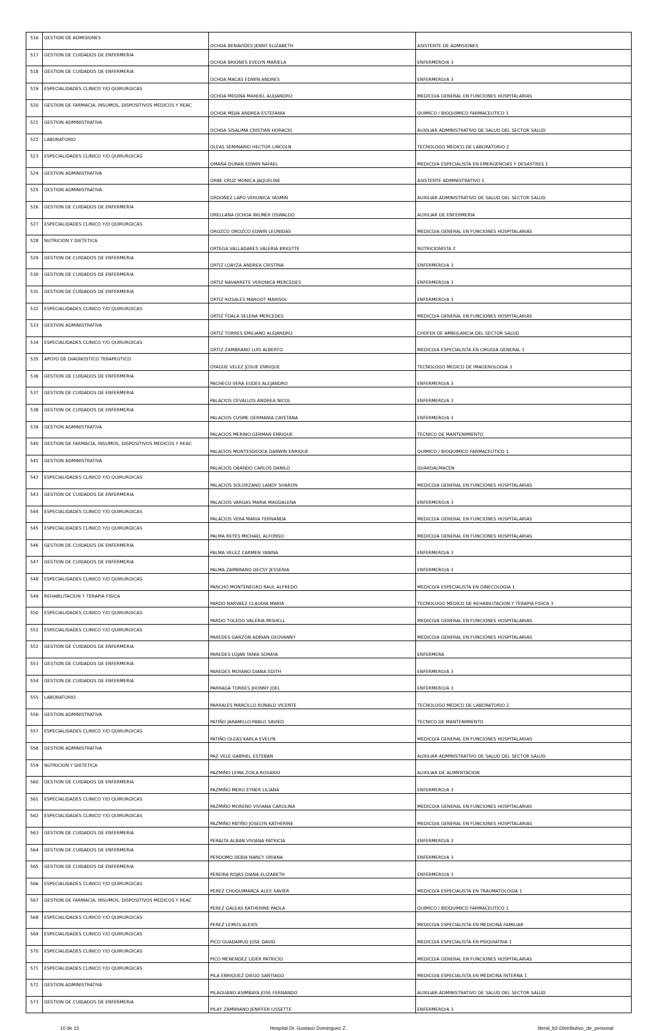| 516 | GESTION DE ADMISIONES | OCHOA BENAVIDES JENNY ELIZABETH | ASISTENTE DE ADMISIONES |
| 517 | GESTION DE CUIDADOS DE ENFERMERIA | OCHOA BRIONES EVELYN MARIELA | ENFERMERO/A 3 |
| 518 | GESTION DE CUIDADOS DE ENFERMERIA | OCHOA MACAS EDWIN ANDRES | ENFERMERO/A 3 |
| 519 | ESPECIALIDADES CLINICO Y/O QUIRURGICAS | OCHOA MEDINA MANUEL ALEJANDRO | MEDICO/A GENERAL EN FUNCIONES HOSPITALARIAS |
| 520 | GESTION DE FARMACIA, INSUMOS, DISPOSITIVOS MEDICOS Y REAC | OCHOA MEJIA ANDREA ESTEFANIA | QUIMICO / BIOQUIMICO FARMACEUTICO 1 |
| 521 | GESTION ADMINISTRATIVA | OCHOA SISALIMA CRISTIAN HORACIO | AUXILIAR ADMINISTRATIVO DE SALUD DEL SECTOR SALUD |
| 522 | LABORATORIO | OLEAS SEMINARIO HECTOR LINCOLN | TECNOLOGO MEDICO DE LABORATORIO 2 |
| 523 | ESPECIALIDADES CLINICO Y/O QUIRURGICAS | OMAÑA DURAN EDWIN RAFAEL | MEDICO/A ESPECIALISTA EN EMERGENCIAS Y DESASTRES 1 |
| 524 | GESTION ADMINISTRATIVA | ORBE CRUZ MONICA JAQUELINE | ASISTENTE ADMINISTRATIVO 1 |
| 525 | GESTION ADMINISTRATIVA | ORDOÑEZ LAPO VERONICA YASMIN | AUXILIAR ADMINISTRATIVO DE SALUD DEL SECTOR SALUD |
| 526 | GESTION DE CUIDADOS DE ENFERMERIA | ORELLANA OCHOA WILMER OSWALDO | AUXILIAR DE ENFERMERIA |
| 527 | ESPECIALIDADES CLINICO Y/O QUIRURGICAS | OROZCO OROZCO EDWIN LEONIDAS | MEDICO/A GENERAL EN FUNCIONES HOSPITALARIAS |
| 528 | NUTRICION Y DIETETICA | ORTEGA VALLADARES VALERIA BRIGITTE | NUTRICIONISTA 2 |
| 529 | GESTION DE CUIDADOS DE ENFERMERIA | ORTIZ LOAYZA ANDREA CRISTINA | ENFERMERO/A 3 |
| 530 | GESTION DE CUIDADOS DE ENFERMERIA | ORTIZ NAVARRETE VERONICA MERCEDES | ENFERMERO/A 3 |
| 531 | GESTION DE CUIDADOS DE ENFERMERIA | ORTIZ ROSALES MARGOT MARISOL | ENFERMERO/A 3 |
| 532 | ESPECIALIDADES CLINICO Y/O QUIRURGICAS | ORTIZ TOALA SELENA MERCEDES | MEDICO/A GENERAL EN FUNCIONES HOSPITALARIAS |
| 533 | GESTION ADMINISTRATIVA | ORTIZ TORRES EMILIANO ALEJANDRO | CHOFER DE AMBULANCIA DEL SECTOR SALUD |
| 534 | ESPECIALIDADES CLINICO Y/O QUIRURGICAS | ORTIZ ZAMBRANO LUIS ALBERTO | MEDICO/A ESPECIALISTA EN CIRUGIA GENERAL 1 |
| 535 | APOYO DE DIAGNOSTICO TERAPEUTICO | OYAGUE VELEZ JOSUE ENRIQUE | TECNOLOGO MEDICO DE IMAGENOLOGIA 3 |
| 536 | GESTION DE CUIDADOS DE ENFERMERIA | PACHECO VERA EUDES ALEJANDRO | ENFERMERO/A 3 |
| 537 | GESTION DE CUIDADOS DE ENFERMERIA | PALACIOS CEVALLOS ANDREA NICOL | ENFERMERO/A 3 |
| 538 | GESTION DE CUIDADOS DE ENFERMERIA | PALACIOS CUSME GERMANIA CAYETANA | ENFERMERO/A 3 |
| 539 | GESTION ADMINISTRATIVA | PALACIOS MERINO GERMAN ENRIQUE | TECNICO DE MANTENIMIENTO |
| 540 | GESTION DE FARMACIA, INSUMOS, DISPOSITIVOS MEDICOS Y REAC | PALACIOS MONTESDEOCA DARWIN ENRIQUE | QUIMICO / BIOQUIMICO FARMACEUTICO 1 |
| 541 | GESTION ADMINISTRATIVA | PALACIOS OBANDO CARLOS DANILO | GUARDALMACEN |
| 542 | ESPECIALIDADES CLINICO Y/O QUIRURGICAS | PALACIOS SOLORZANO LANDY SHARON | MEDICO/A GENERAL EN FUNCIONES HOSPITALARIAS |
| 543 | GESTION DE CUIDADOS DE ENFERMERIA | PALACIOS VARGAS MARIA MAGDALENA | ENFERMERO/A 3 |
| 544 | ESPECIALIDADES CLINICO Y/O QUIRURGICAS | PALACIOS VERA MARIA FERNANDA | MEDICO/A GENERAL EN FUNCIONES HOSPITALARIAS |
| 545 | ESPECIALIDADES CLINICO Y/O QUIRURGICAS | PALMA REYES MICHAEL ALFONSO | MEDICO/A GENERAL EN FUNCIONES HOSPITALARIAS |
| 546 | GESTION DE CUIDADOS DE ENFERMERIA | PALMA VELEZ CARMEN YANINA | ENFERMERO/A 3 |
| 547 | GESTION DE CUIDADOS DE ENFERMERIA | PALMA ZAMBRANO DECSY JESSENIA | ENFERMERO/A 3 |
| 548 | ESPECIALIDADES CLINICO Y/O QUIRURGICAS | PANCHO MONTENEGRO RAUL ALFREDO | MEDICO/A ESPECIALISTA EN GINECOLOGIA 1 |
| 549 | REHABILITACION Y TERAPIA FISICA | PARDO NARVAEZ CLAUDIA MARIA | TECNOLOGO MEDICO DE REHABILITACION Y TERAPIA FISICA 3 |
| 550 | ESPECIALIDADES CLINICO Y/O QUIRURGICAS | PARDO TOLEDO VALERIA MISHELL | MEDICO/A GENERAL EN FUNCIONES HOSPITALARIAS |
| 551 | ESPECIALIDADES CLINICO Y/O QUIRURGICAS | PAREDES GARZON ADRIAN GEOVANNY | MEDICO/A GENERAL EN FUNCIONES HOSPITALARIAS |
| 552 | GESTION DE CUIDADOS DE ENFERMERIA | PAREDES LOJAN TANIA SORAYA | ENFERMERA |
| 553 | GESTION DE CUIDADOS DE ENFERMERIA | PAREDES MOYANO DIANA EDITH | ENFERMERO/A 3 |
| 554 | GESTION DE CUIDADOS DE ENFERMERIA | PARRAGA TORRES JHONNY JOEL | ENFERMERO/A 3 |
| 555 | LABORATORIO | PARRALES MARCILLO RONALD VICENTE | TECNOLOGO MEDICO DE LABORATORIO 2 |
| 556 | GESTION ADMINISTRATIVA | PATIÑO JARAMILLO PABLO SAVIED | TECNICO DE MANTENIMIENTO |
| 557 | ESPECIALIDADES CLINICO Y/O QUIRURGICAS | PATIÑO OLEAS KARLA EVELYN | MEDICO/A GENERAL EN FUNCIONES HOSPITALARIAS |
| 558 | GESTION ADMINISTRATIVA | PAZ VELE GABRIEL ESTEBAN | AUXILIAR ADMINISTRATIVO DE SALUD DEL SECTOR SALUD |
| 559 | NUTRICION Y DIETETICA | PAZMIÑO LEMA ZOILA ROSARIO | AUXILIAR DE ALIMENTACION |
| 560 | GESTION DE CUIDADOS DE ENFERMERIA | PAZMIÑO MERO EYNER LILIANA | ENFERMERO/A 3 |
| 561 | ESPECIALIDADES CLINICO Y/O QUIRURGICAS | PAZMIÑO MORENO VIVIANA CAROLINA | MEDICO/A GENERAL EN FUNCIONES HOSPITALARIAS |
| 562 | ESPECIALIDADES CLINICO Y/O QUIRURGICAS | PAZMIÑO PATIÑO JOSELYN KATHERINE | MEDICO/A GENERAL EN FUNCIONES HOSPITALARIAS |
| 563 | GESTION DE CUIDADOS DE ENFERMERIA | PERALTA ALBAN VIVIANA PATRICIA | ENFERMERO/A 3 |
| 564 | GESTION DE CUIDADOS DE ENFERMERIA | PERDOMO DEBIA NANCY ORIANA | ENFERMERO/A 3 |
| 565 | GESTION DE CUIDADOS DE ENFERMERIA | PEREIRA ROJAS DIANA ELIZABETH | ENFERMERO/A 3 |
| 566 | ESPECIALIDADES CLINICO Y/O QUIRURGICAS | PEREZ CHUQUIMARCA ALEX XAVIER | MEDICO/A ESPECIALISTA EN TRAUMATOLOGIA 1 |
| 567 | GESTION DE FARMACIA, INSUMOS, DISPOSITIVOS MEDICOS Y REAC | PEREZ GALEAS KATHERINE PAOLA | QUIMICO / BIOQUIMICO FARMACEUTICO 1 |
| 568 | ESPECIALIDADES CLINICO Y/O QUIRURGICAS | PEREZ LEMUS ALEXIS | MEDICO/A ESPECIALISTA EN MEDICINA FAMILIAR |
| 569 | ESPECIALIDADES CLINICO Y/O QUIRURGICAS | PICO GUADAMUD JOSE DAVID | MEDICO/A ESPECIALISTA EN PSIQUIATRIA 1 |
| 570 | ESPECIALIDADES CLINICO Y/O QUIRURGICAS | PICO MENENDEZ LIDER PATRICIO | MEDICO/A GENERAL EN FUNCIONES HOSPITALARIAS |
| 571 | ESPECIALIDADES CLINICO Y/O QUIRURGICAS | PILA ENRIQUEZ DIEGO SANTIAGO | MEDICO/A ESPECIALISTA EN MEDICINA INTERNA 1 |
| 572 | GESTION ADMINISTRATIVA | PILAGUANO ASIMBAYA JOSE FERNANDO | AUXILIAR ADMINISTRATIVO DE SALUD DEL SECTOR SALUD |
| 573 | GESTION DE CUIDADOS DE ENFERMERIA | PILAY ZAMBRANO JENIFFER LISSETTE | ENFERMERO/A 3 |
10 de 15 Hospital Dr. Gustavo Dominguez Z. literal_b2-Distributivo_de_personal